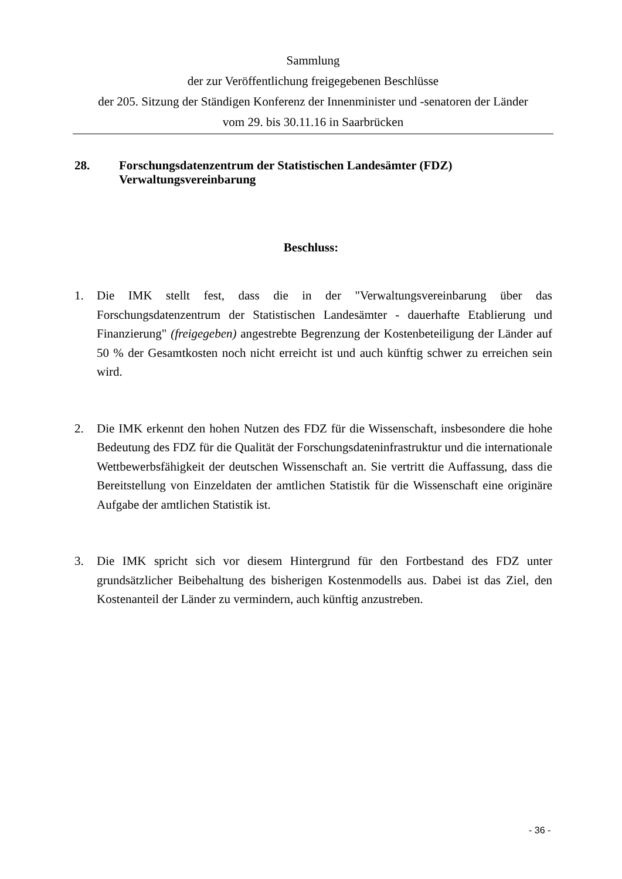Sammlung
der zur Veröffentlichung freigegebenen Beschlüsse
der 205. Sitzung der Ständigen Konferenz der Innenminister und -senatoren der Länder
vom 29. bis 30.11.16 in Saarbrücken
28.
Forschungsdatenzentrum der Statistischen Landesämter (FDZ)
Verwaltungsvereinbarung
Beschluss:
1. Die IMK stellt fest, dass die in der "Verwaltungsvereinbarung über das Forschungsdatenzentrum der Statistischen Landesämter - dauerhafte Etablierung und Finanzierung" (freigegeben) angestrebte Begrenzung der Kostenbeteiligung der Länder auf 50 % der Gesamtkosten noch nicht erreicht ist und auch künftig schwer zu erreichen sein wird.
2. Die IMK erkennt den hohen Nutzen des FDZ für die Wissenschaft, insbesondere die hohe Bedeutung des FDZ für die Qualität der Forschungsdateninfrastruktur und die internationale Wettbewerbsfähigkeit der deutschen Wissenschaft an. Sie vertritt die Auffassung, dass die Bereitstellung von Einzeldaten der amtlichen Statistik für die Wissenschaft eine originäre Aufgabe der amtlichen Statistik ist.
3. Die IMK spricht sich vor diesem Hintergrund für den Fortbestand des FDZ unter grundsätzlicher Beibehaltung des bisherigen Kostenmodells aus. Dabei ist das Ziel, den Kostenanteil der Länder zu vermindern, auch künftig anzustreben.
- 36 -